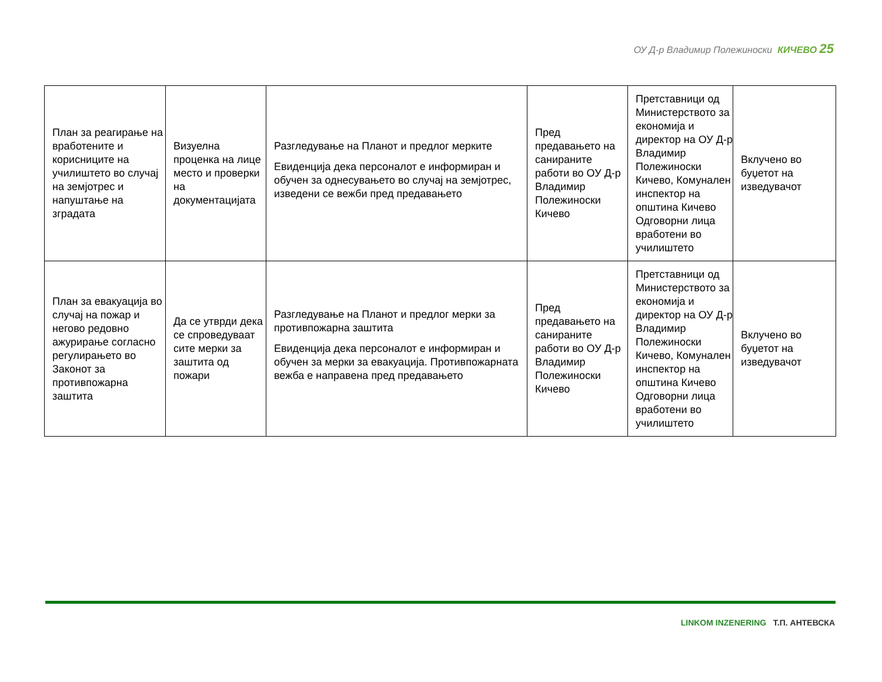ОУ Д-р Владимир Полежиноски КИЧЕВО 25
| План за реагирање на вработените и корисниците на училиштето во случај на земјотрес и напуштање на зградата | Визуелна проценка на лице место и проверки на документацијата | Разгледување на Планот и предлог мерките Евиденција дека персоналот е информиран и обучен за однесувањето во случај на земјотрес, изведени се вежби пред предавањето | Пред предавањето на санираните работи во ОУ Д-р Владимир Полежиноски Кичево | Претставници од Министерството за економија и директор на ОУ Д-р Владимир Полежиноски Кичево, Комунален инспектор на општина Кичево Одговорни лица вработени во училиштето | Вклучено во буџетот на изведувачот |
| План за евакуација во случај на пожар и негово редовно ажурирање согласно регулирањето во Законот за противпожарна заштита | Да се утврди дека се спроведуваат сите мерки за заштита од пожари | Разгледување на Планот и предлог мерки за противпожарна заштита Евиденција дека персоналот е информиран и обучен за мерки за евакуација. Противпожарната вежба е направена пред предавањето | Пред предавањето на санираните работи во ОУ Д-р Владимир Полежиноски Кичево | Претставници од Министерството за економија и директор на ОУ Д-р Владимир Полежиноски Кичево, Комунален инспектор на општина Кичево Одговорни лица вработени во училиштето | Вклучено во буџетот на изведувачот |
LINKOM INZENERING Т.П. АНТЕВСКА